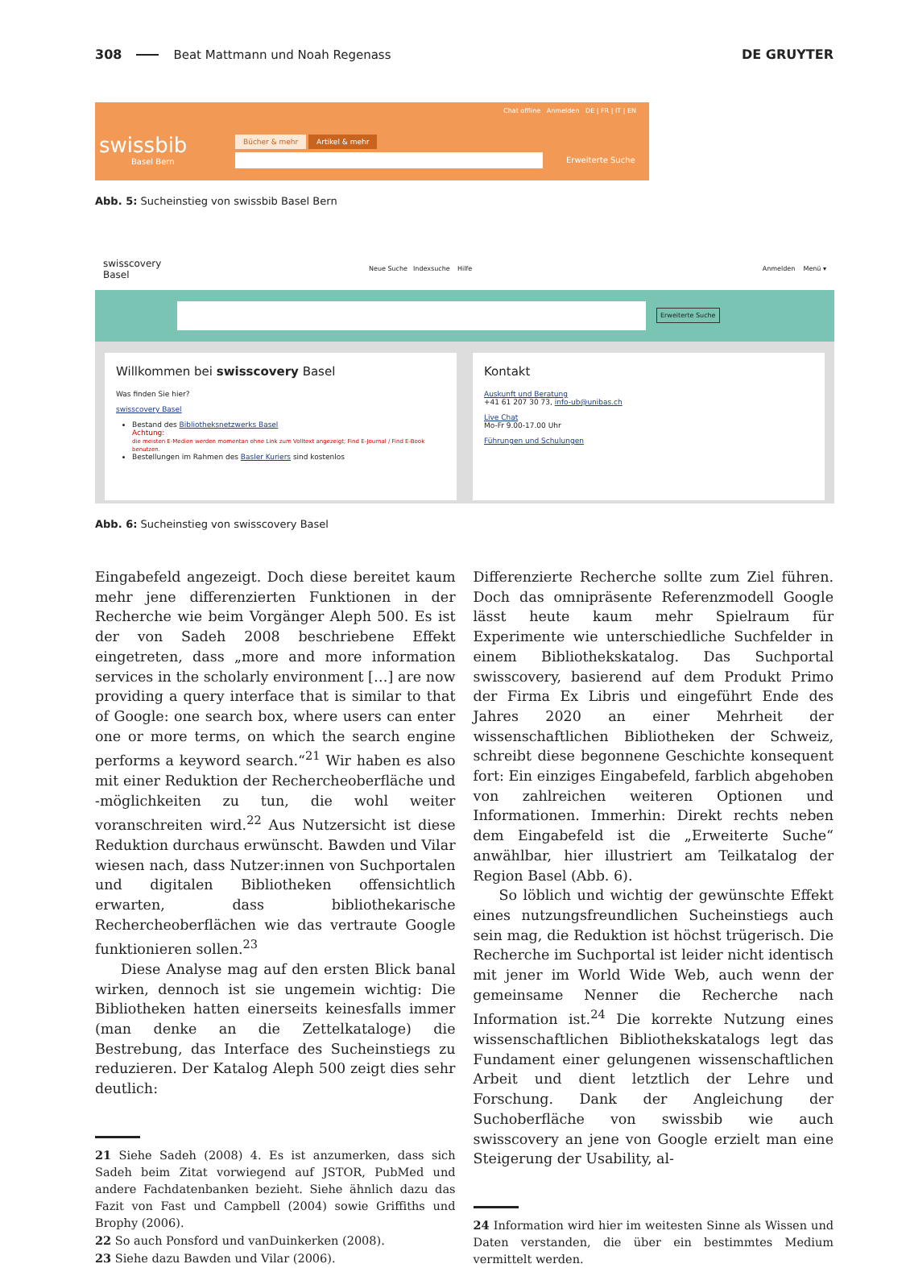308 Beat Mattmann und Noah Regenass DE GRUYTER
Chat offline Anmelden DE | FR | IT | EN
swissbib
Basel Bern
Bücher & mehr Artikel & mehr
Erweiterte Suche
Abb. 5: Sucheinstieg von swissbib Basel Bern
swisscovery
Basel Neue Suche Indexsuche Hilfe Anmelden Menü ▾
Erweiterte Suche
Willkommen bei swisscovery Basel
Was finden Sie hier?
swisscovery Basel
Bestand des Bibliotheksnetzwerks Basel
Achtung:
die meisten E-Medien werden momentan ohne Link zum Volltext angezeigt; Find E-Journal / Find E-Book benutzen.
Bestellungen im Rahmen des Basler Kuriers sind kostenlos
Kontakt
Auskunft und Beratung
+41 61 207 30 73, info-ub@unibas.ch
Live Chat
Mo-Fr 9.00-17.00 Uhr
Führungen und Schulungen
Abb. 6: Sucheinstieg von swisscovery Basel
Eingabefeld angezeigt. Doch diese bereitet kaum mehr jene differenzierten Funktionen in der Recherche wie beim Vorgänger Aleph 500. Es ist der von Sadeh 2008 beschriebene Effekt eingetreten, dass „more and more information services in the scholarly environment […] are now providing a query interface that is similar to that of Google: one search box, where users can enter one or more terms, on which the search engine performs a keyword search.“<sup>21</sup> Wir haben es also mit einer Reduktion der Rechercheoberfläche und -möglichkeiten zu tun, die wohl weiter voranschreiten wird.<sup>22</sup> Aus Nutzersicht ist diese Reduktion durchaus erwünscht. Bawden und Vilar wiesen nach, dass Nutzer:innen von Suchportalen und digitalen Bibliotheken offensichtlich erwarten, dass bibliothekarische Rechercheoberflächen wie das vertraute Google funktionieren sollen.<sup>23</sup>
Diese Analyse mag auf den ersten Blick banal wirken, dennoch ist sie ungemein wichtig: Die Bibliotheken hatten einerseits keinesfalls immer (man denke an die Zettelkataloge) die Bestrebung, das Interface des Sucheinstiegs zu reduzieren. Der Katalog Aleph 500 zeigt dies sehr deutlich:
21 Siehe Sadeh (2008) 4. Es ist anzumerken, dass sich Sadeh beim Zitat vorwiegend auf JSTOR, PubMed und andere Fachdatenbanken bezieht. Siehe ähnlich dazu das Fazit von Fast und Campbell (2004) sowie Griffiths und Brophy (2006).
22 So auch Ponsford und vanDuinkerken (2008).
23 Siehe dazu Bawden und Vilar (2006).
Differenzierte Recherche sollte zum Ziel führen. Doch das omnipräsente Referenzmodell Google lässt heute kaum mehr Spielraum für Experimente wie unterschiedliche Suchfelder in einem Bibliothekskatalog. Das Suchportal swisscovery, basierend auf dem Produkt Primo der Firma Ex Libris und eingeführt Ende des Jahres 2020 an einer Mehrheit der wissenschaftlichen Bibliotheken der Schweiz, schreibt diese begonnene Geschichte konsequent fort: Ein einziges Eingabefeld, farblich abgehoben von zahlreichen weiteren Optionen und Informationen. Immerhin: Direkt rechts neben dem Eingabefeld ist die „Erweiterte Suche“ anwählbar, hier illustriert am Teilkatalog der Region Basel (Abb. 6).
So löblich und wichtig der gewünschte Effekt eines nutzungsfreundlichen Sucheinstiegs auch sein mag, die Reduktion ist höchst trügerisch. Die Recherche im Suchportal ist leider nicht identisch mit jener im World Wide Web, auch wenn der gemeinsame Nenner die Recherche nach Information ist.<sup>24</sup> Die korrekte Nutzung eines wissenschaftlichen Bibliothekskatalogs legt das Fundament einer gelungenen wissenschaftlichen Arbeit und dient letztlich der Lehre und Forschung. Dank der Angleichung der Suchoberfläche von swissbib wie auch swisscovery an jene von Google erzielt man eine Steigerung der Usability, al-
24 Information wird hier im weitesten Sinne als Wissen und Daten verstanden, die über ein bestimmtes Medium vermittelt werden.